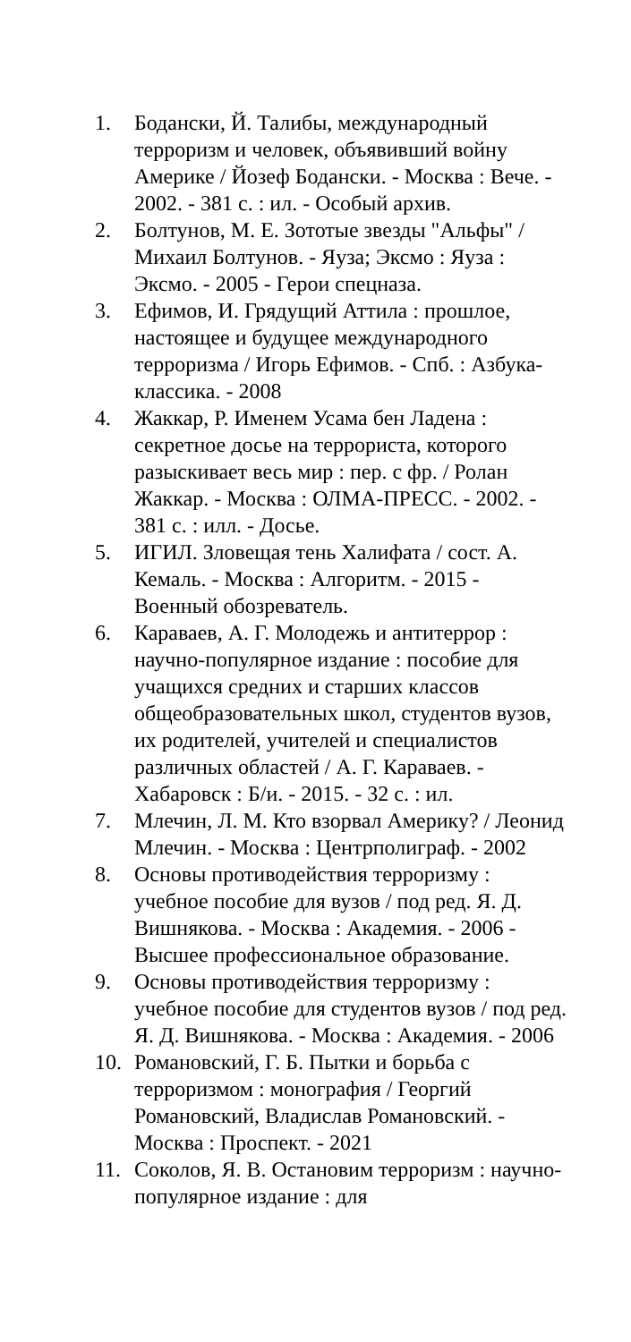1. Бодански, Й. Талибы, международный терроризм и человек, объявивший войну Америке / Йозеф Бодански. - Москва : Вече. - 2002. - 381 с. : ил. - Особый архив.
2. Болтунов, М. Е. Зототые звезды "Альфы" / Михаил Болтунов. - Яуза; Эксмо : Яуза : Эксмо. - 2005 - Герои спецназа.
3. Ефимов, И. Грядущий Аттила : прошлое, настоящее и будущее международного терроризма / Игорь Ефимов. - Спб. : Азбука-классика. - 2008
4. Жаккар, Р. Именем Усама бен Ладена : секретное досье на террориста, которого разыскивает весь мир : пер. с фр. / Ролан Жаккар. - Москва : ОЛМА-ПРЕСС. - 2002. - 381 с. : илл. - Досье.
5. ИГИЛ. Зловещая тень Халифата / сост. А. Кемаль. - Москва : Алгоритм. - 2015 - Военный обозреватель.
6. Караваев, А. Г. Молодежь и антитеррор : научно-популярное издание : пособие для учащихся средних и старших классов общеобразовательных школ, студентов вузов, их родителей, учителей и специалистов различных областей / А. Г. Караваев. - Хабаровск : Б/и. - 2015. - 32 с. : ил.
7. Млечин, Л. М. Кто взорвал Америку? / Леонид Млечин. - Москва : Центрполиграф. - 2002
8. Основы противодействия терроризму : учебное пособие для вузов / под ред. Я. Д. Вишнякова. - Москва : Академия. - 2006 - Высшее профессиональное образование.
9. Основы противодействия терроризму : учебное пособие для студентов вузов / под ред. Я. Д. Вишнякова. - Москва : Академия. - 2006
10. Романовский, Г. Б. Пытки и борьба с терроризмом : монография / Георгий Романовский, Владислав Романовский. - Москва : Проспект. - 2021
11. Соколов, Я. В. Остановим терроризм : научно-популярное издание : для